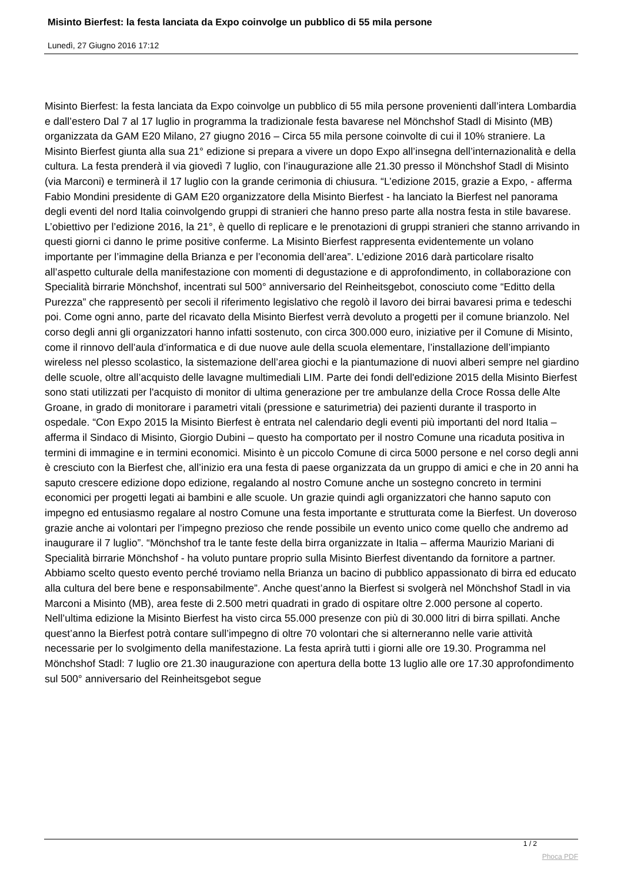Misinto Bierfest: la festa lanciata da Expo coinvolge un pubblico di 55 mila persone
Lunedì, 27 Giugno 2016 17:12
Misinto Bierfest: la festa lanciata da Expo coinvolge un pubblico di 55 mila persone provenienti dall’intera Lombardia e dall’estero Dal 7 al 17 luglio in programma la tradizionale festa bavarese nel Mönchshof Stadl di Misinto (MB) organizzata da GAM E20 Milano, 27 giugno 2016 – Circa 55 mila persone coinvolte di cui il 10% straniere. La Misinto Bierfest giunta alla sua 21° edizione si prepara a vivere un dopo Expo all’insegna dell’internazionalità e della cultura. La festa prenderà il via giovedì 7 luglio, con l’inaugurazione alle 21.30 presso il Mönchshof Stadl di Misinto (via Marconi) e terminerà il 17 luglio con la grande cerimonia di chiusura. “L’edizione 2015, grazie a Expo, - afferma Fabio Mondini presidente di GAM E20 organizzatore della Misinto Bierfest - ha lanciato la Bierfest nel panorama degli eventi del nord Italia coinvolgendo gruppi di stranieri che hanno preso parte alla nostra festa in stile bavarese. L’obiettivo per l’edizione 2016, la 21°, è quello di replicare e le prenotazioni di gruppi stranieri che stanno arrivando in questi giorni ci danno le prime positive conferme. La Misinto Bierfest rappresenta evidentemente un volano importante per l’immagine della Brianza e per l’economia dell’area”. L’edizione 2016 darà particolare risalto all’aspetto culturale della manifestazione con momenti di degustazione e di approfondimento, in collaborazione con Specialità birrarie Mönchshof, incentrati sul 500° anniversario del Reinheitsgebot, conosciuto come “Editto della Purezza” che rappresentò per secoli il riferimento legislativo che regolò il lavoro dei birrai bavaresi prima e tedeschi poi. Come ogni anno, parte del ricavato della Misinto Bierfest verrà devoluto a progetti per il comune brianzolo. Nel corso degli anni gli organizzatori hanno infatti sostenuto, con circa 300.000 euro, iniziative per il Comune di Misinto, come il rinnovo dell’aula d’informatica e di due nuove aule della scuola elementare, l’installazione dell’impianto wireless nel plesso scolastico, la sistemazione dell’area giochi e la piantumazione di nuovi alberi sempre nel giardino delle scuole, oltre all’acquisto delle lavagne multimediali LIM. Parte dei fondi dell'edizione 2015 della Misinto Bierfest sono stati utilizzati per l'acquisto di monitor di ultima generazione per tre ambulanze della Croce Rossa delle Alte Groane, in grado di monitorare i parametri vitali (pressione e saturimetria) dei pazienti durante il trasporto in ospedale. “Con Expo 2015 la Misinto Bierfest è entrata nel calendario degli eventi più importanti del nord Italia – afferma il Sindaco di Misinto, Giorgio Dubini – questo ha comportato per il nostro Comune una ricaduta positiva in termini di immagine e in termini economici. Misinto è un piccolo Comune di circa 5000 persone e nel corso degli anni è cresciuto con la Bierfest che, all’inizio era una festa di paese organizzata da un gruppo di amici e che in 20 anni ha saputo crescere edizione dopo edizione, regalando al nostro Comune anche un sostegno concreto in termini economici per progetti legati ai bambini e alle scuole. Un grazie quindi agli organizzatori che hanno saputo con impegno ed entusiasmo regalare al nostro Comune una festa importante e strutturata come la Bierfest. Un doveroso grazie anche ai volontari per l’impegno prezioso che rende possibile un evento unico come quello che andremo ad inaugurare il 7 luglio”. “Mönchshof tra le tante feste della birra organizzate in Italia – afferma Maurizio Mariani di Specialità birrarie Mönchshof - ha voluto puntare proprio sulla Misinto Bierfest diventando da fornitore a partner. Abbiamo scelto questo evento perché troviamo nella Brianza un bacino di pubblico appassionato di birra ed educato alla cultura del bere bene e responsabilmente”. Anche quest’anno la Bierfest si svolgerà nel Mönchshof Stadl in via Marconi a Misinto (MB), area feste di 2.500 metri quadrati in grado di ospitare oltre 2.000 persone al coperto. Nell’ultima edizione la Misinto Bierfest ha visto circa 55.000 presenze con più di 30.000 litri di birra spillati. Anche quest’anno la Bierfest potrà contare sull’impegno di oltre 70 volontari che si alterneranno nelle varie attività necessarie per lo svolgimento della manifestazione. La festa aprirà tutti i giorni alle ore 19.30. Programma nel Mönchshof Stadl: 7 luglio ore 21.30 inaugurazione con apertura della botte 13 luglio alle ore 17.30 approfondimento sul 500° anniversario del Reinheitsgebot segue
1 / 2
Phoca PDF